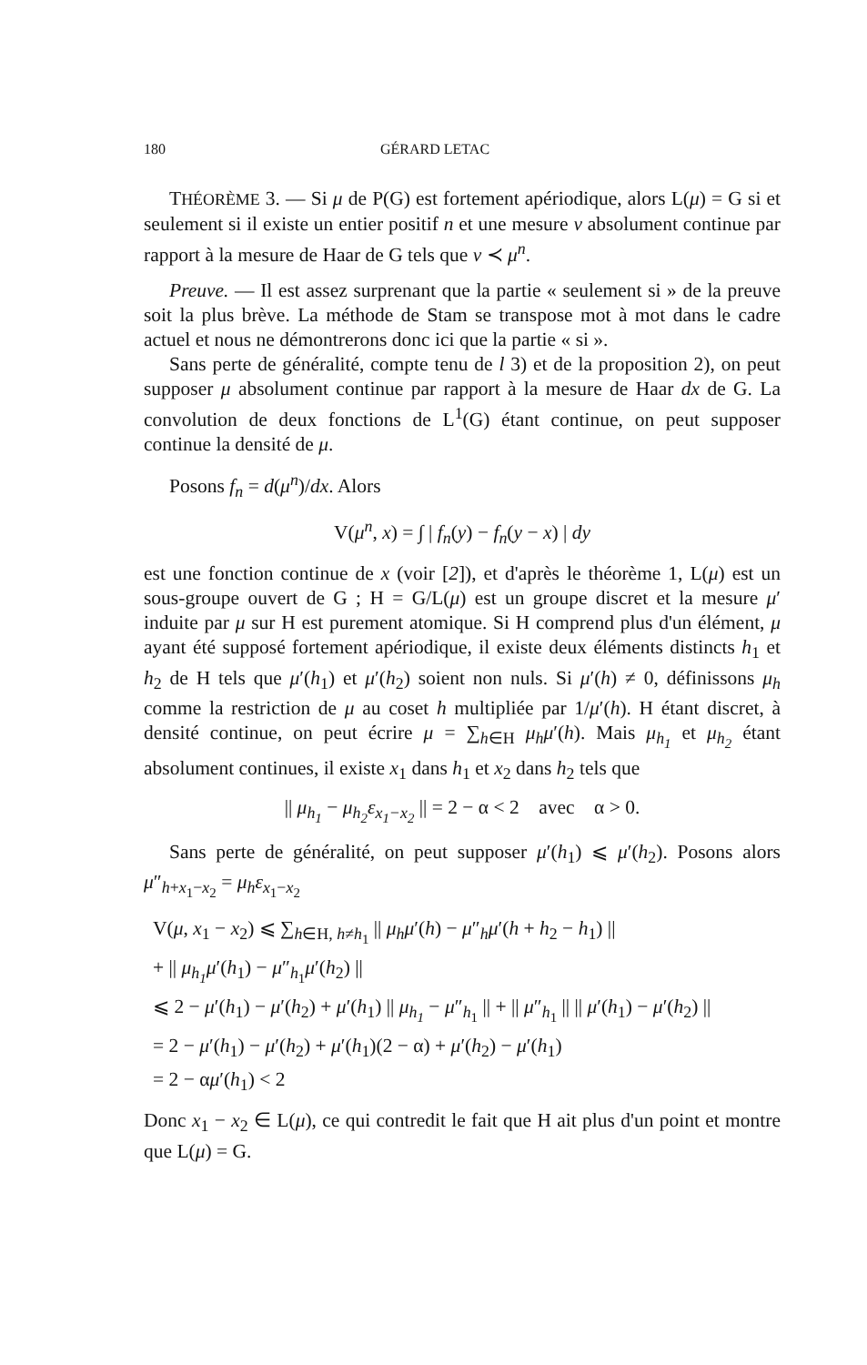180 GÉRARD LETAC
THÉORÈME 3. — Si μ de P(G) est fortement apériodique, alors L(μ) = G si et seulement si il existe un entier positif n et une mesure ν absolument continue par rapport à la mesure de Haar de G tels que ν ≺ μ<sup>n</sup>.
Preuve. — Il est assez surprenant que la partie « seulement si » de la preuve soit la plus brève. La méthode de Stam se transpose mot à mot dans le cadre actuel et nous ne démontrerons donc ici que la partie « si ».
Sans perte de généralité, compte tenu de l 3) et de la proposition 2), on peut supposer μ absolument continue par rapport à la mesure de Haar dx de G. La convolution de deux fonctions de L<sup>1</sup>(G) étant continue, on peut supposer continue la densité de μ.
Posons f<sub>n</sub> = d(μ<sup>n</sup>)/dx. Alors
V(μ<sup>n</sup>, x) = ∫ | f<sub>n</sub>(y) − f<sub>n</sub>(y − x) | dy
est une fonction continue de x (voir [2]), et d'après le théorème 1, L(μ) est un sous-groupe ouvert de G ; H = G/L(μ) est un groupe discret et la mesure μ′ induite par μ sur H est purement atomique. Si H comprend plus d'un élément, μ ayant été supposé fortement apériodique, il existe deux éléments distincts h<sub>1</sub> et h<sub>2</sub> de H tels que μ′(h<sub>1</sub>) et μ′(h<sub>2</sub>) soient non nuls. Si μ′(h) ≠ 0, définissons μ<sub>h</sub> comme la restriction de μ au coset h multipliée par 1/μ′(h). H étant discret, à densité continue, on peut écrire μ = ∑<sub>h∈H</sub> μ<sub>h</sub>μ′(h). Mais μ<sub>h<sub>1</sub></sub> et μ<sub>h<sub>2</sub></sub> étant absolument continues, il existe x<sub>1</sub> dans h<sub>1</sub> et x<sub>2</sub> dans h<sub>2</sub> tels que
|| μ<sub>h<sub>1</sub></sub> − μ<sub>h<sub>2</sub></sub>ε<sub>x<sub>1</sub>−x<sub>2</sub></sub> || = 2 − α < 2 avec α > 0.
Sans perte de généralité, on peut supposer μ′(h<sub>1</sub>) ⩽ μ′(h<sub>2</sub>). Posons alors μ″<sub>h+x<sub>1</sub>−x<sub>2</sub></sub> = μ<sub>h</sub>ε<sub>x<sub>1</sub>−x<sub>2</sub></sub>
V(μ, x<sub>1</sub> − x<sub>2</sub>) ⩽ ∑<sub>h∈H, h≠h<sub>1</sub></sub> || μ<sub>h</sub>μ′(h) − μ″<sub>h</sub>μ′(h + h<sub>2</sub> − h<sub>1</sub>) ||
+ || μ<sub>h<sub>1</sub></sub>μ′(h<sub>1</sub>) − μ″<sub>h<sub>1</sub></sub>μ′(h<sub>2</sub>) ||
⩽ 2 − μ′(h<sub>1</sub>) − μ′(h<sub>2</sub>) + μ′(h<sub>1</sub>) || μ<sub>h<sub>1</sub></sub> − μ″<sub>h<sub>1</sub></sub> || + || μ″<sub>h<sub>1</sub></sub> || || μ′(h<sub>1</sub>) − μ′(h<sub>2</sub>) ||
= 2 − μ′(h<sub>1</sub>) − μ′(h<sub>2</sub>) + μ′(h<sub>1</sub>)(2 − α) + μ′(h<sub>2</sub>) − μ′(h<sub>1</sub>)
= 2 − αμ′(h<sub>1</sub>) < 2
Donc x<sub>1</sub> − x<sub>2</sub> ∈ L(μ), ce qui contredit le fait que H ait plus d'un point et montre que L(μ) = G.